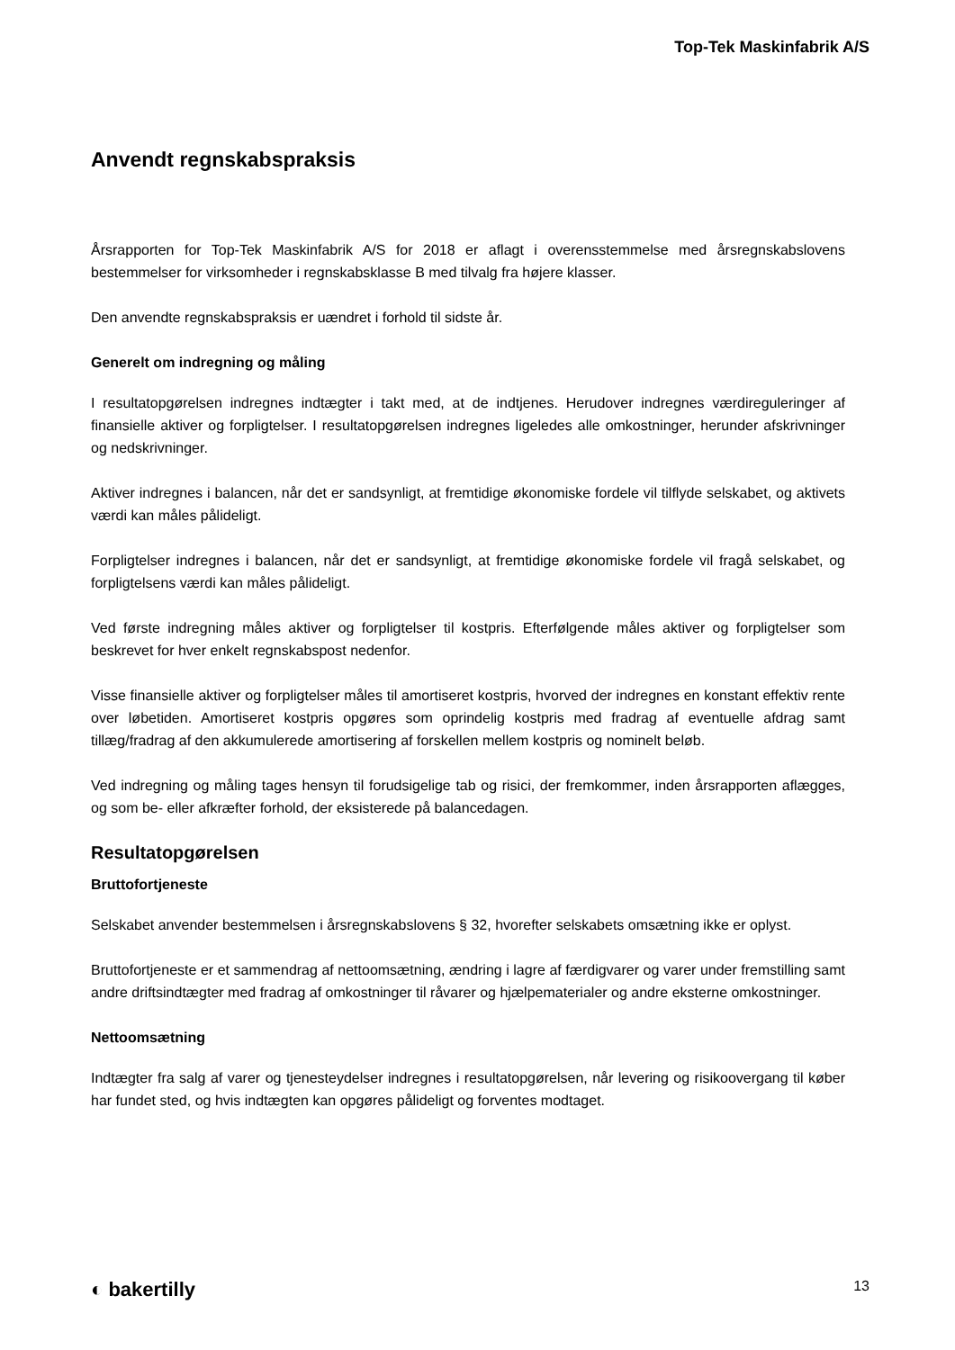Top-Tek Maskinfabrik A/S
Anvendt regnskabspraksis
Årsrapporten for Top-Tek Maskinfabrik A/S for 2018 er aflagt i overensstemmelse med årsregnskabslovens bestemmelser for virksomheder i regnskabsklasse B med tilvalg fra højere klasser.
Den anvendte regnskabspraksis er uændret i forhold til sidste år.
Generelt om indregning og måling
I resultatopgørelsen indregnes indtægter i takt med, at de indtjenes. Herudover indregnes værdireguleringer af finansielle aktiver og forpligtelser. I resultatopgørelsen indregnes ligeledes alle omkostninger, herunder afskrivninger og nedskrivninger.
Aktiver indregnes i balancen, når det er sandsynligt, at fremtidige økonomiske fordele vil tilflyde selskabet, og aktivets værdi kan måles pålideligt.
Forpligtelser indregnes i balancen, når det er sandsynligt, at fremtidige økonomiske fordele vil fragå selskabet, og forpligtelsens værdi kan måles pålideligt.
Ved første indregning måles aktiver og forpligtelser til kostpris. Efterfølgende måles aktiver og forpligtelser som beskrevet for hver enkelt regnskabspost nedenfor.
Visse finansielle aktiver og forpligtelser måles til amortiseret kostpris, hvorved der indregnes en konstant effektiv rente over løbetiden. Amortiseret kostpris opgøres som oprindelig kostpris med fradrag af eventuelle afdrag samt tillæg/fradrag af den akkumulerede amortisering af forskellen mellem kostpris og nominelt beløb.
Ved indregning og måling tages hensyn til forudsigelige tab og risici, der fremkommer, inden årsrapporten aflægges, og som be- eller afkræfter forhold, der eksisterede på balancedagen.
Resultatopgørelsen
Bruttofortjeneste
Selskabet anvender bestemmelsen i årsregnskabslovens § 32, hvorefter selskabets omsætning ikke er oplyst.
Bruttofortjeneste er et sammendrag af nettoomsætning, ændring i lagre af færdigvarer og varer under fremstilling samt andre driftsindtægter med fradrag af omkostninger til råvarer og hjælpematerialer og andre eksterne omkostninger.
Nettoomsætning
Indtægter fra salg af varer og tjenesteydelser indregnes i resultatopgørelsen, når levering og risikoovergang til køber har fundet sted, og hvis indtægten kan opgøres pålideligt og forventes modtaget.
◐ bakertilly
13